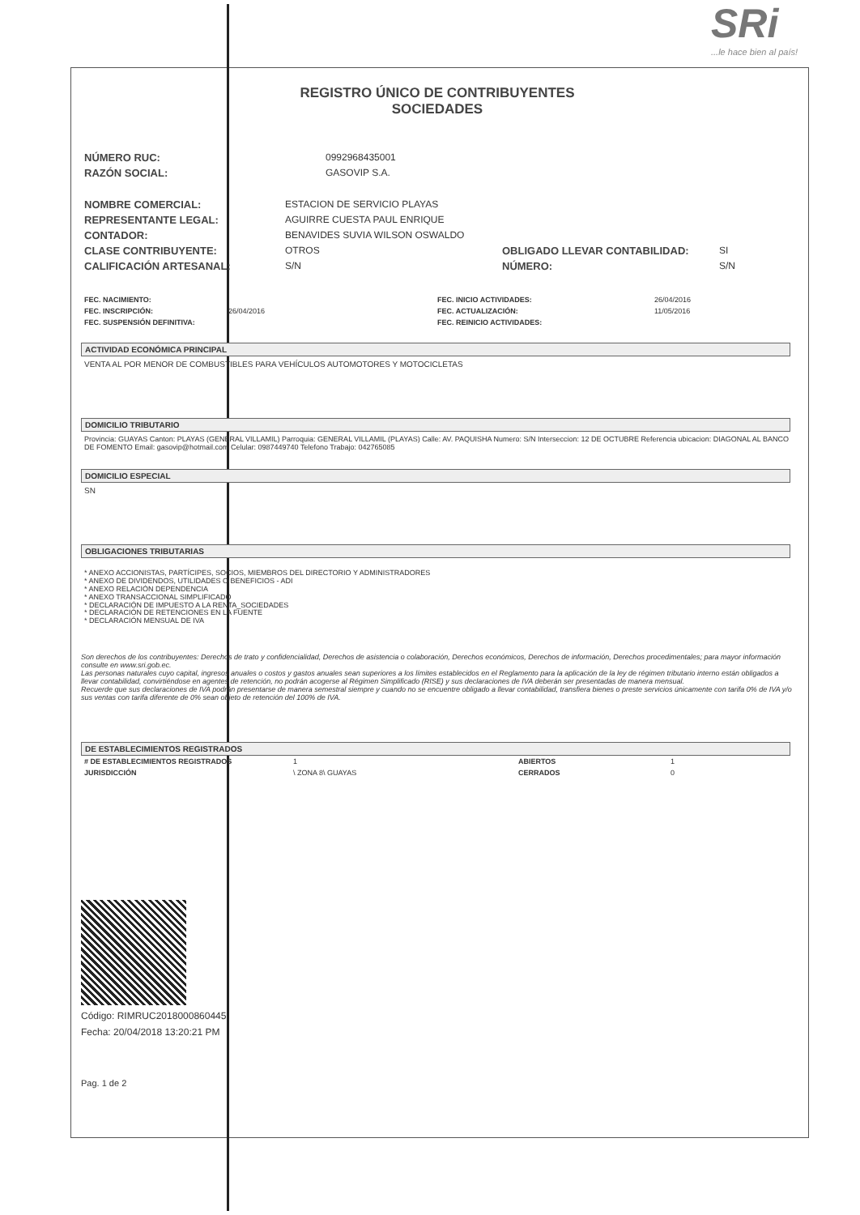REGISTRO ÚNICO DE CONTRIBUYENTES
SOCIEDADES
SRi...le hace bien al país!
| NÚMERO RUC: | 0992968435001 |
| RAZÓN SOCIAL: | GASOVIP S.A. |
| NOMBRE COMERCIAL: | ESTACION DE SERVICIO PLAYAS | | |
| REPRESENTANTE LEGAL: | AGUIRRE CUESTA PAUL ENRIQUE | | |
| CONTADOR: | BENAVIDES SUVIA WILSON OSWALDO | | |
| CLASE CONTRIBUYENTE: | OTROS | OBLIGADO LLEVAR CONTABILIDAD: | SI |
| CALIFICACIÓN ARTESANAL: | S/N | NÚMERO: | S/N |
| FEC. NACIMIENTO: | | FEC. INICIO ACTIVIDADES: | 26/04/2016 |
| FEC. INSCRIPCIÓN: | 26/04/2016 | FEC. ACTUALIZACIÓN: | 11/05/2016 |
| FEC. SUSPENSIÓN DEFINITIVA: | | FEC. REINICIO ACTIVIDADES: | |
ACTIVIDAD ECONÓMICA PRINCIPAL
VENTA AL POR MENOR DE COMBUSTIBLES PARA VEHÍCULOS AUTOMOTORES Y MOTOCICLETAS
DOMICILIO TRIBUTARIO
Provincia: GUAYAS Canton: PLAYAS (GENERAL VILLAMIL) Parroquia: GENERAL VILLAMIL (PLAYAS) Calle: AV. PAQUISHA Numero: S/N Interseccion: 12 DE OCTUBRE Referencia ubicacion: DIAGONAL AL BANCO DE FOMENTO Email: gasovip@hotmail.com Celular: 0987449740 Telefono Trabajo: 042765085
DOMICILIO ESPECIAL
SN
OBLIGACIONES TRIBUTARIAS
* ANEXO ACCIONISTAS, PARTÍCIPES, SOCIOS, MIEMBROS DEL DIRECTORIO Y ADMINISTRADORES
* ANEXO DE DIVIDENDOS, UTILIDADES O BENEFICIOS - ADI
* ANEXO RELACIÓN DEPENDENCIA
* ANEXO TRANSACCIONAL SIMPLIFICADO
* DECLARACIÓN DE IMPUESTO A LA RENTA_SOCIEDADES
* DECLARACIÓN DE RETENCIONES EN LA FUENTE
* DECLARACIÓN MENSUAL DE IVA
Son derechos de los contribuyentes: Derechos de trato y confidencialidad, Derechos de asistencia o colaboración, Derechos económicos, Derechos de información, Derechos procedimentales; para mayor información consulte en www.sri.gob.ec.
Las personas naturales cuyo capital, ingresos anuales o costos y gastos anuales sean superiores a los límites establecidos en el Reglamento para la aplicación de la ley de régimen tributario interno están obligados a llevar contabilidad, convirtiéndose en agentes de retención, no podrán acogerse al Régimen Simplificado (RISE) y sus declaraciones de IVA deberán ser presentadas de manera mensual.
Recuerde que sus declaraciones de IVA podrán presentarse de manera semestral siempre y cuando no se encuentre obligado a llevar contabilidad, transfiera bienes o preste servicios únicamente con tarifa 0% de IVA y/o sus ventas con tarifa diferente de 0% sean objeto de retención del 100% de IVA.
DE ESTABLECIMIENTOS REGISTRADOS
| # DE ESTABLECIMIENTOS REGISTRADOS | 1 | ABIERTOS | 1 |
| JURISDICCIÓN | \ ZONA 8\ GUAYAS | CERRADOS | 0 |
Código: RIMRUC2018000860445
Fecha: 20/04/2018 13:20:21 PM
Pag. 1 de 2